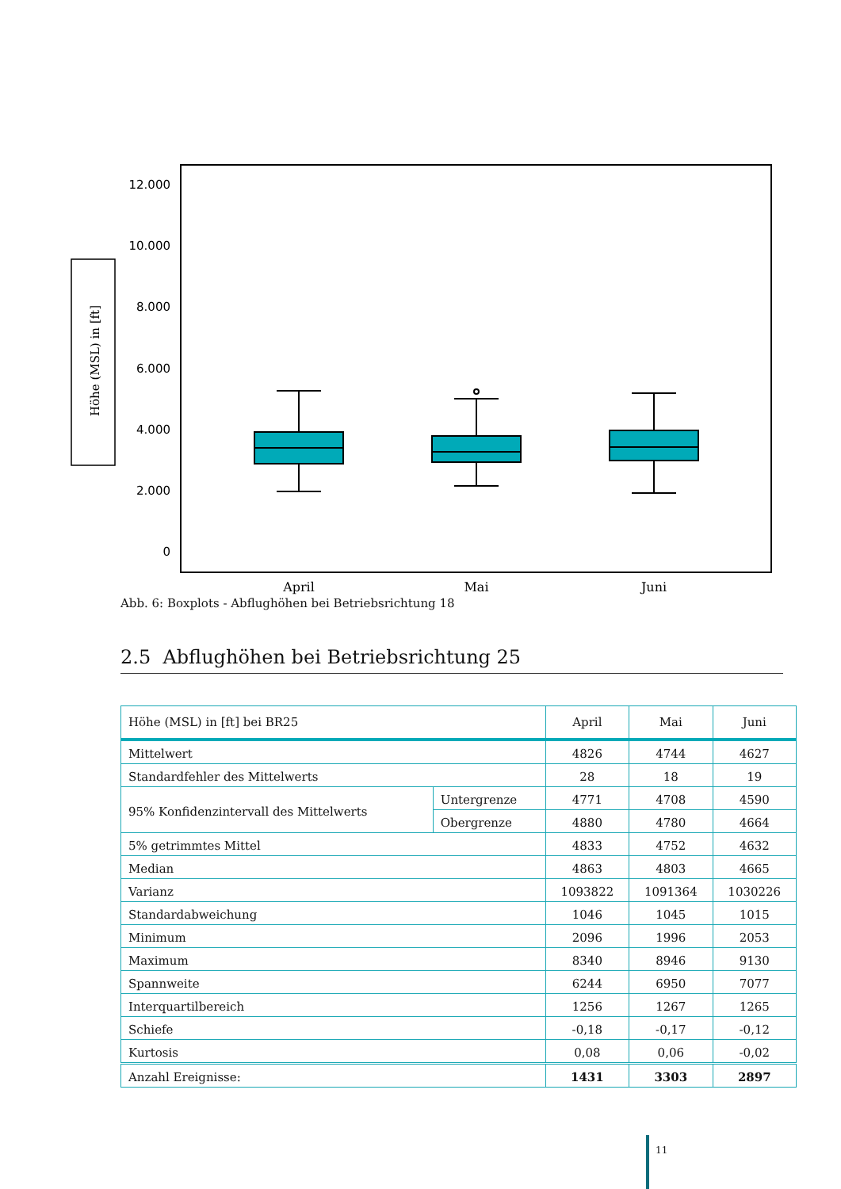Höhe (MSL) in [ft]
12.000
10.000
8.000
6.000
4.000
2.000
0
April
Mai
Juni
Abb. 6: Boxplots - Abflughöhen bei Betriebsrichtung 18
2.5 Abflughöhen bei Betriebsrichtung 25
| Höhe (MSL) in [ft] bei BR25 | | April | Mai | Juni |
| --- | --- | --- | --- | --- |
| Mittelwert | | 4826 | 4744 | 4627 |
| Standardfehler des Mittelwerts | | 28 | 18 | 19 |
| 95% Konfidenzintervall des Mittelwerts | Untergrenze | 4771 | 4708 | 4590 |
| | Obergrenze | 4880 | 4780 | 4664 |
| 5% getrimmtes Mittel | | 4833 | 4752 | 4632 |
| Median | | 4863 | 4803 | 4665 |
| Varianz | | 1093822 | 1091364 | 1030226 |
| Standardabweichung | | 1046 | 1045 | 1015 |
| Minimum | | 2096 | 1996 | 2053 |
| Maximum | | 8340 | 8946 | 9130 |
| Spannweite | | 6244 | 6950 | 7077 |
| Interquartilbereich | | 1256 | 1267 | 1265 |
| Schiefe | | -0,18 | -0,17 | -0,12 |
| Kurtosis | | 0,08 | 0,06 | -0,02 |
| Anzahl Ereignisse: | | 1431 | 3303 | 2897 |
11